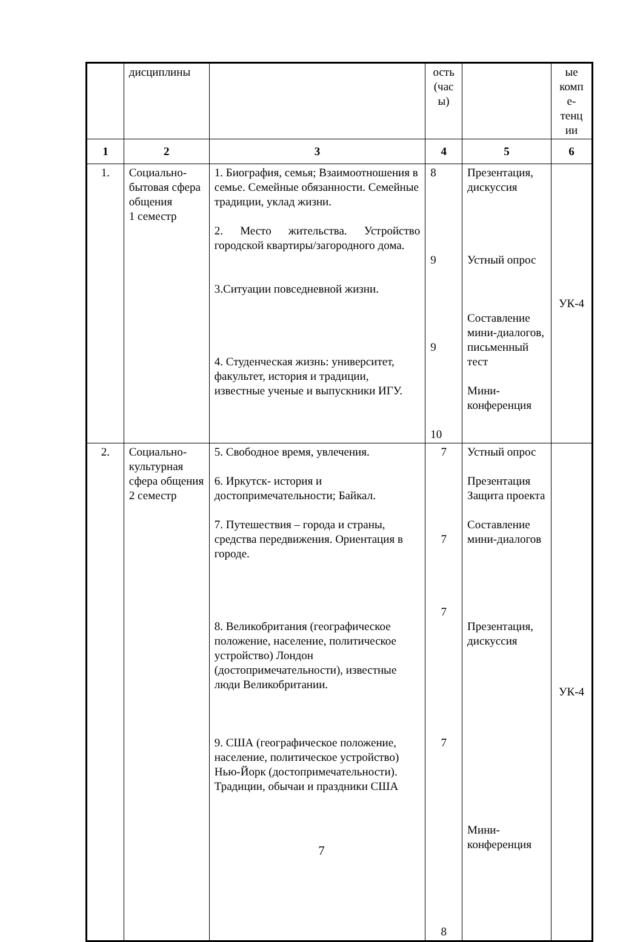| | дисциплины | | ость (час ы) | | ые комп е-тенц ии |
| 1 | 2 | 3 | 4 | 5 | 6 |
| 1. | Социально-бытовая сфера общения 1 семестр | 1. Биография, семья; Взаимоотношения в семье. Семейные обязанности. Семейные традиции, уклад жизни. 2. Место жительства. Устройство городской квартиры/загородного дома. 3.Ситуации повседневной жизни. 4. Студенческая жизнь: университет, факультет, история и традиции, известные ученые и выпускники ИГУ. | 8 9 9 10 | Презентация, дискуссия Устный опрос Составление мини-диалогов, письменный тест Мини-конференция | УК-4 |
| 2. | Социально-культурная сфера общения 2 семестр | 5. Свободное время, увлечения. 6. Иркутск- история и достопримечательности; Байкал. 7. Путешествия – города и страны, средства передвижения. Ориентация в городе. 8. Великобритания (географическое положение, население, политическое устройство) Лондон (достопримечательности), известные люди Великобритании. 9. США (географическое положение, население, политическое устройство) Нью-Йорк (достопримечательности). Традиции, обычаи и праздники США | 7 7 7 7 8 | Устный опрос Презентация Защита проекта Составление мини-диалогов Презентация, дискуссия Мини-конференция | УК-4 |
7